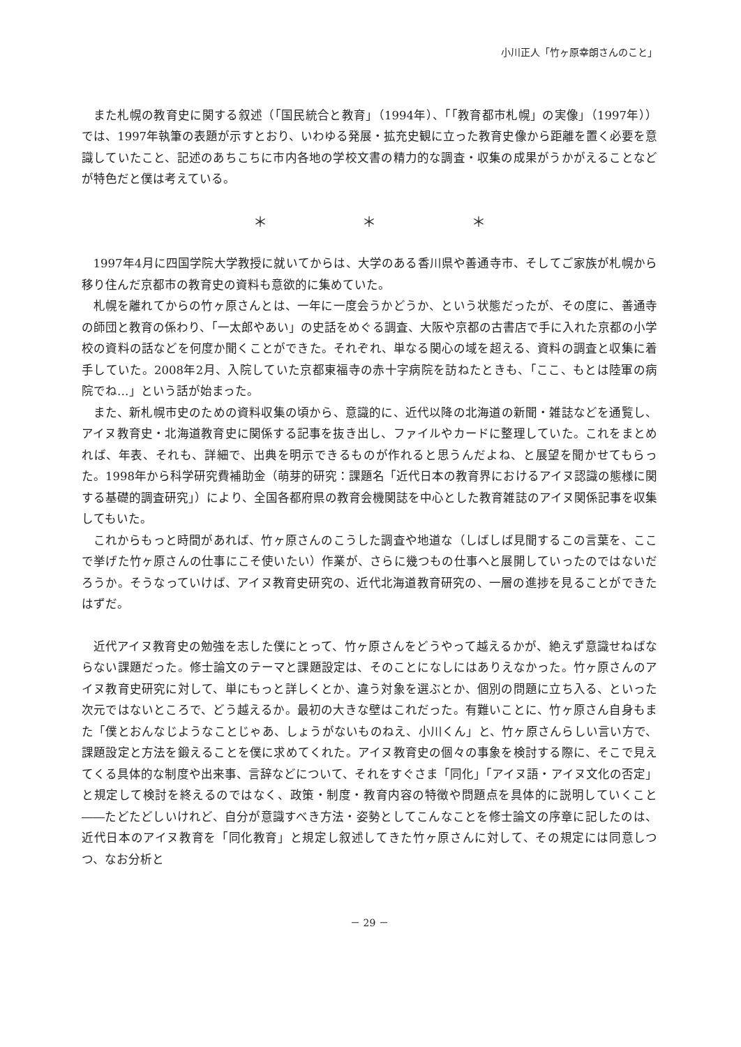小川正人「竹ヶ原幸朗さんのこと」
また札幌の教育史に関する叙述（「国民統合と教育」（1994年）、「「教育都市札幌」の実像」（1997年））では、1997年執筆の表題が示すとおり、いわゆる発展・拡充史観に立った教育史像から距離を置く必要を意識していたこと、記述のあちこちに市内各地の学校文書の精力的な調査・収集の成果がうかがえることなどが特色だと僕は考えている。
＊ ＊ ＊
1997年4月に四国学院大学教授に就いてからは、大学のある香川県や善通寺市、そしてご家族が札幌から移り住んだ京都市の教育史の資料も意欲的に集めていた。
札幌を離れてからの竹ヶ原さんとは、一年に一度会うかどうか、という状態だったが、その度に、善通寺の師団と教育の係わり、「一太郎やあい」の史話をめぐる調査、大阪や京都の古書店で手に入れた京都の小学校の資料の話などを何度か聞くことができた。それぞれ、単なる関心の域を超える、資料の調査と収集に着手していた。2008年2月、入院していた京都東福寺の赤十字病院を訪ねたときも、「ここ、もとは陸軍の病院でね…」という話が始まった。
また、新札幌市史のための資料収集の頃から、意識的に、近代以降の北海道の新聞・雑誌などを通覧し、アイヌ教育史・北海道教育史に関係する記事を抜き出し、ファイルやカードに整理していた。これをまとめれば、年表、それも、詳細で、出典を明示できるものが作れると思うんだよね、と展望を聞かせてもらった。1998年から科学研究費補助金（萌芽的研究：課題名「近代日本の教育界におけるアイヌ認識の態様に関する基礎的調査研究」）により、全国各都府県の教育会機関誌を中心とした教育雑誌のアイヌ関係記事を収集してもいた。
これからもっと時間があれば、竹ヶ原さんのこうした調査や地道な（しばしば見聞するこの言葉を、ここで挙げた竹ヶ原さんの仕事にこそ使いたい）作業が、さらに幾つもの仕事へと展開していったのではないだろうか。そうなっていけば、アイヌ教育史研究の、近代北海道教育研究の、一層の進捗を見ることができたはずだ。
近代アイヌ教育史の勉強を志した僕にとって、竹ヶ原さんをどうやって越えるかが、絶えず意識せねばならない課題だった。修士論文のテーマと課題設定は、そのことになしにはありえなかった。竹ヶ原さんのアイヌ教育史研究に対して、単にもっと詳しくとか、違う対象を選ぶとか、個別の問題に立ち入る、といった次元ではないところで、どう越えるか。最初の大きな壁はこれだった。有難いことに、竹ヶ原さん自身もまた「僕とおんなじようなことじゃあ、しょうがないものねえ、小川くん」と、竹ヶ原さんらしい言い方で、課題設定と方法を鍛えることを僕に求めてくれた。アイヌ教育史の個々の事象を検討する際に、そこで見えてくる具体的な制度や出来事、言辞などについて、それをすぐさま「同化」「アイヌ語・アイヌ文化の否定」と規定して検討を終えるのではなく、政策・制度・教育内容の特徴や問題点を具体的に説明していくこと――たどたどしいけれど、自分が意識すべき方法・姿勢としてこんなことを修士論文の序章に記したのは、近代日本のアイヌ教育を「同化教育」と規定し叙述してきた竹ヶ原さんに対して、その規定には同意しつつ、なお分析と
－ 29 －